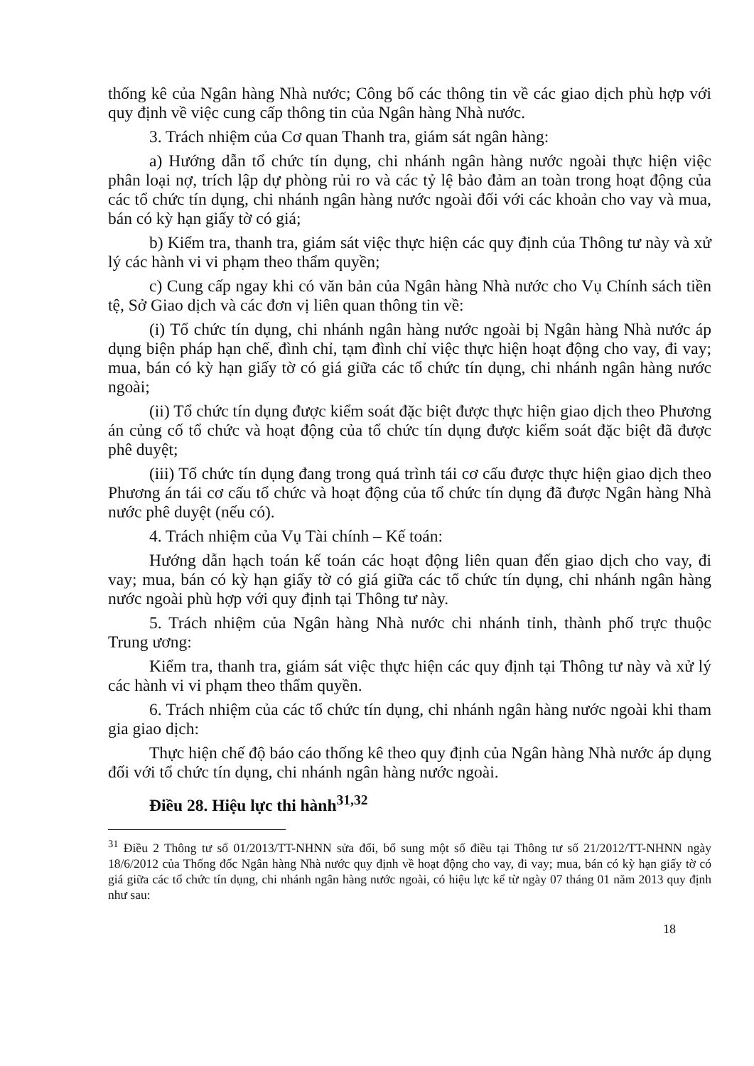thống kê của Ngân hàng Nhà nước; Công bố các thông tin về các giao dịch phù hợp với quy định về việc cung cấp thông tin của Ngân hàng Nhà nước.
3. Trách nhiệm của Cơ quan Thanh tra, giám sát ngân hàng:
a) Hướng dẫn tổ chức tín dụng, chi nhánh ngân hàng nước ngoài thực hiện việc phân loại nợ, trích lập dự phòng rủi ro và các tỷ lệ bảo đảm an toàn trong hoạt động của các tổ chức tín dụng, chi nhánh ngân hàng nước ngoài đối với các khoản cho vay và mua, bán có kỳ hạn giấy tờ có giá;
b) Kiểm tra, thanh tra, giám sát việc thực hiện các quy định của Thông tư này và xử lý các hành vi vi phạm theo thẩm quyền;
c) Cung cấp ngay khi có văn bản của Ngân hàng Nhà nước cho Vụ Chính sách tiền tệ, Sở Giao dịch và các đơn vị liên quan thông tin về:
(i) Tổ chức tín dụng, chi nhánh ngân hàng nước ngoài bị Ngân hàng Nhà nước áp dụng biện pháp hạn chế, đình chỉ, tạm đình chỉ việc thực hiện hoạt động cho vay, đi vay; mua, bán có kỳ hạn giấy tờ có giá giữa các tổ chức tín dụng, chi nhánh ngân hàng nước ngoài;
(ii) Tổ chức tín dụng được kiểm soát đặc biệt được thực hiện giao dịch theo Phương án củng cố tổ chức và hoạt động của tổ chức tín dụng được kiểm soát đặc biệt đã được phê duyệt;
(iii) Tổ chức tín dụng đang trong quá trình tái cơ cấu được thực hiện giao dịch theo Phương án tái cơ cấu tổ chức và hoạt động của tổ chức tín dụng đã được Ngân hàng Nhà nước phê duyệt (nếu có).
4. Trách nhiệm của Vụ Tài chính – Kế toán:
Hướng dẫn hạch toán kế toán các hoạt động liên quan đến giao dịch cho vay, đi vay; mua, bán có kỳ hạn giấy tờ có giá giữa các tổ chức tín dụng, chi nhánh ngân hàng nước ngoài phù hợp với quy định tại Thông tư này.
5. Trách nhiệm của Ngân hàng Nhà nước chi nhánh tỉnh, thành phố trực thuộc Trung ương:
Kiểm tra, thanh tra, giám sát việc thực hiện các quy định tại Thông tư này và xử lý các hành vi vi phạm theo thẩm quyền.
6. Trách nhiệm của các tổ chức tín dụng, chi nhánh ngân hàng nước ngoài khi tham gia giao dịch:
Thực hiện chế độ báo cáo thống kê theo quy định của Ngân hàng Nhà nước áp dụng đối với tổ chức tín dụng, chi nhánh ngân hàng nước ngoài.
Điều 28. Hiệu lực thi hành<sup>31,32</sup>
<sup>31</sup> Điều 2 Thông tư số 01/2013/TT-NHNN sửa đổi, bổ sung một số điều tại Thông tư số 21/2012/TT-NHNN ngày 18/6/2012 của Thống đốc Ngân hàng Nhà nước quy định về hoạt động cho vay, đi vay; mua, bán có kỳ hạn giấy tờ có giá giữa các tổ chức tín dụng, chi nhánh ngân hàng nước ngoài, có hiệu lực kể từ ngày 07 tháng 01 năm 2013 quy định như sau:
18